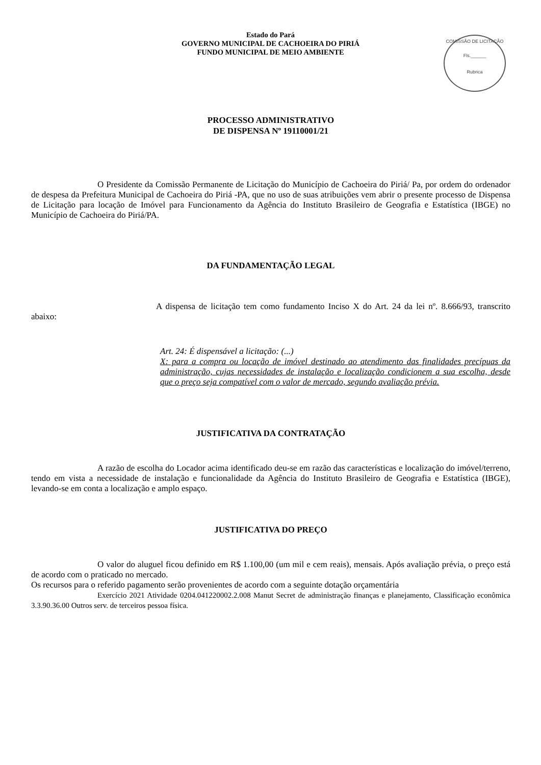Estado do Pará
GOVERNO MUNICIPAL DE CACHOEIRA DO PIRIÁ
FUNDO MUNICIPAL DE MEIO AMBIENTE
COMISSÃO DE LICITAÇÃO
Fls.______
Rubrica
PROCESSO ADMINISTRATIVO
DE DISPENSA Nº 19110001/21
O Presidente da Comissão Permanente de Licitação do Município de Cachoeira do Piriá/ Pa, por ordem do ordenador de despesa da Prefeitura Municipal de Cachoeira do Piriá -PA, que no uso de suas atribuições vem abrir o presente processo de Dispensa de Licitação para locação de Imóvel para Funcionamento da Agência do Instituto Brasileiro de Geografia e Estatística (IBGE) no Município de Cachoeira do Piriá/PA.
DA FUNDAMENTAÇÃO LEGAL
A dispensa de licitação tem como fundamento Inciso X do Art. 24 da lei nº. 8.666/93, transcrito abaixo:
Art. 24: É dispensável a licitação: (...)
X: para a compra ou locação de imóvel destinado ao atendimento das finalidades precípuas da administração, cujas necessidades de instalação e localização condicionem a sua escolha, desde que o preço seja compatível com o valor de mercado, segundo avaliação prévia.
JUSTIFICATIVA DA CONTRATAÇÃO
A razão de escolha do Locador acima identificado deu-se em razão das características e localização do imóvel/terreno, tendo em vista a necessidade de instalação e funcionalidade da Agência do Instituto Brasileiro de Geografia e Estatística (IBGE), levando-se em conta a localização e amplo espaço.
JUSTIFICATIVA DO PREÇO
O valor do aluguel ficou definido em R$ 1.100,00 (um mil e cem reais), mensais. Após avaliação prévia, o preço está de acordo com o praticado no mercado.
Os recursos para o referido pagamento serão provenientes de acordo com a seguinte dotação orçamentária
Exercício 2021 Atividade 0204.041220002.2.008 Manut Secret de administração finanças e planejamento, Classificação econômica 3.3.90.36.00 Outros serv. de terceiros pessoa física.